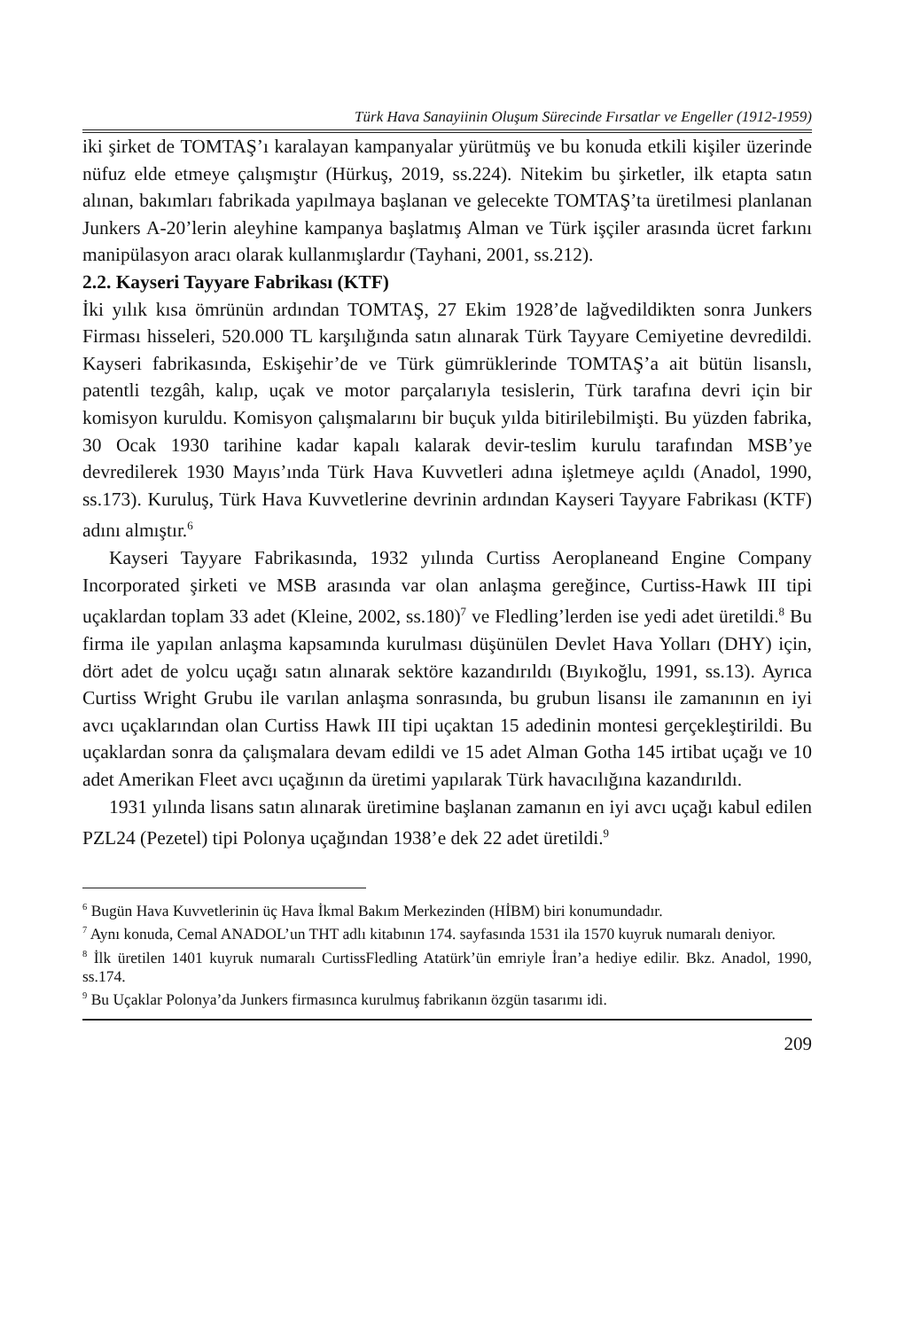Türk Hava Sanayiinin Oluşum Sürecinde Fırsatlar ve Engeller (1912-1959)
iki şirket de TOMTAŞ’ı karalayan kampanyalar yürütmüş ve bu konuda etkili kişiler üzerinde nüfuz elde etmeye çalışmıştır (Hürkuş, 2019, ss.224). Nitekim bu şirketler, ilk etapta satın alınan, bakımları fabrikada yapılmaya başlanan ve gelecekte TOMTAŞ’ta üretilmesi planlanan Junkers A-20’lerin aleyhine kampanya başlatmış Alman ve Türk işçiler arasında ücret farkını manipülasyon aracı olarak kullanmışlardır (Tayhani, 2001, ss.212).
2.2. Kayseri Tayyare Fabrikası (KTF)
İki yılık kısa ömrünün ardından TOMTAŞ, 27 Ekim 1928’de lağvedildikten sonra Junkers Firması hisseleri, 520.000 TL karşılığında satın alınarak Türk Tayyare Cemiyetine devredildi. Kayseri fabrikasında, Eskişehir’de ve Türk gümrüklerinde TOMTAŞ’a ait bütün lisanslı, patentli tezgâh, kalıp, uçak ve motor parçalarıyla tesislerin, Türk tarafına devri için bir komisyon kuruldu. Komisyon çalışmalarını bir buçuk yılda bitirilebilmişti. Bu yüzden fabrika, 30 Ocak 1930 tarihine kadar kapalı kalarak devir-teslim kurulu tarafından MSB’ye devredilerek 1930 Mayıs’ında Türk Hava Kuvvetleri adına işletmeye açıldı (Anadol, 1990, ss.173). Kuruluş, Türk Hava Kuvvetlerine devrinin ardından Kayseri Tayyare Fabrikası (KTF) adını almıştır.<sup>6</sup>
Kayseri Tayyare Fabrikasında, 1932 yılında Curtiss Aeroplaneand Engine Company Incorporated şirketi ve MSB arasında var olan anlaşma gereğince, Curtiss-Hawk III tipi uçaklardan toplam 33 adet (Kleine, 2002, ss.180)<sup>7</sup> ve Fledling’lerden ise yedi adet üretildi.<sup>8</sup> Bu firma ile yapılan anlaşma kapsamında kurulması düşünülen Devlet Hava Yolları (DHY) için, dört adet de yolcu uçağı satın alınarak sektöre kazandırıldı (Bıyıkoğlu, 1991, ss.13). Ayrıca Curtiss Wright Grubu ile varılan anlaşma sonrasında, bu grubun lisansı ile zamanının en iyi avcı uçaklarından olan Curtiss Hawk III tipi uçaktan 15 adedinin montesi gerçekleştirildi. Bu uçaklardan sonra da çalışmalara devam edildi ve 15 adet Alman Gotha 145 irtibat uçağı ve 10 adet Amerikan Fleet avcı uçağının da üretimi yapılarak Türk havacılığına kazandırıldı.
1931 yılında lisans satın alınarak üretimine başlanan zamanın en iyi avcı uçağı kabul edilen PZL24 (Pezetel) tipi Polonya uçağından 1938’e dek 22 adet üretildi.<sup>9</sup>
<sup>6</sup> Bugün Hava Kuvvetlerinin üç Hava İkmal Bakım Merkezinden (HİBM) biri konumundadır.
<sup>7</sup> Aynı konuda, Cemal ANADOL’un THT adlı kitabının 174. sayfasında 1531 ila 1570 kuyruk numaralı deniyor.
<sup>8</sup> İlk üretilen 1401 kuyruk numaralı CurtissFledling Atatürk’ün emriyle İran’a hediye edilir. Bkz. Anadol, 1990, ss.174.
<sup>9</sup> Bu Uçaklar Polonya’da Junkers firmasınca kurulmuş fabrikanın özgün tasarımı idi.
209